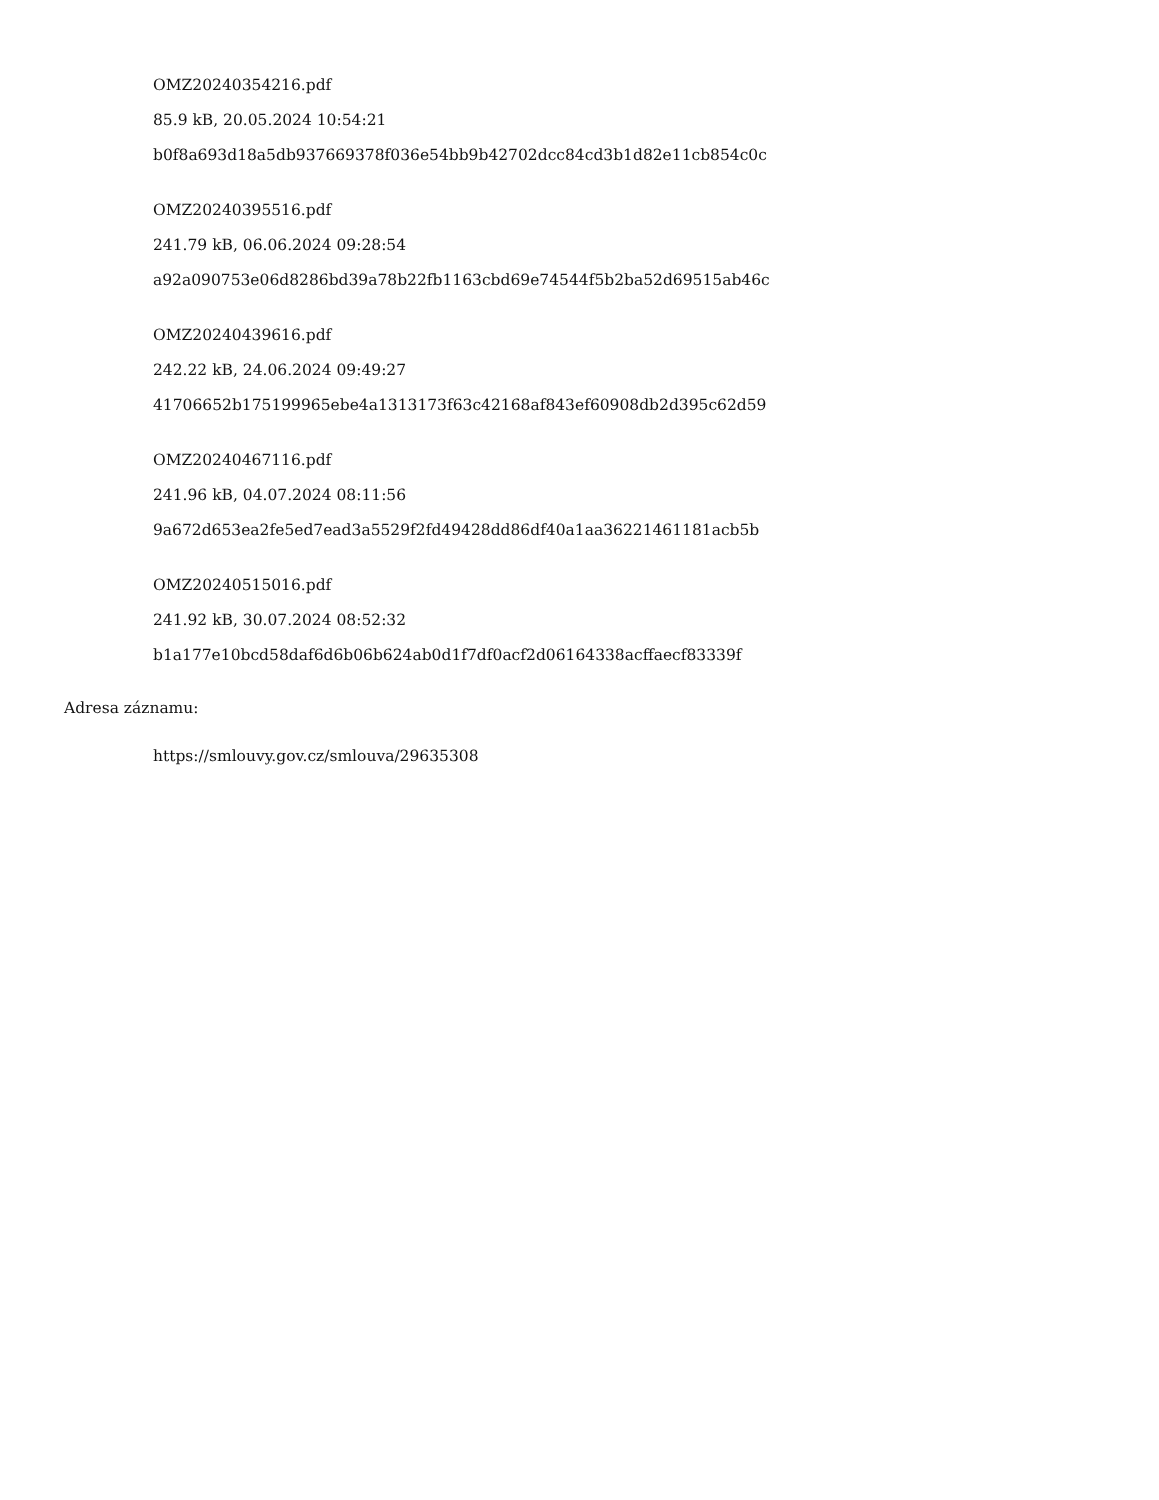OMZ20240354216.pdf
85.9 kB, 20.05.2024 10:54:21
b0f8a693d18a5db937669378f036e54bb9b42702dcc84cd3b1d82e11cb854c0c
OMZ20240395516.pdf
241.79 kB, 06.06.2024 09:28:54
a92a090753e06d8286bd39a78b22fb1163cbd69e74544f5b2ba52d69515ab46c
OMZ20240439616.pdf
242.22 kB, 24.06.2024 09:49:27
41706652b175199965ebe4a1313173f63c42168af843ef60908db2d395c62d59
OMZ20240467116.pdf
241.96 kB, 04.07.2024 08:11:56
9a672d653ea2fe5ed7ead3a5529f2fd49428dd86df40a1aa36221461181acb5b
OMZ20240515016.pdf
241.92 kB, 30.07.2024 08:52:32
b1a177e10bcd58daf6d6b06b624ab0d1f7df0acf2d06164338acffaecf83339f
Adresa záznamu:
https://smlouvy.gov.cz/smlouva/29635308